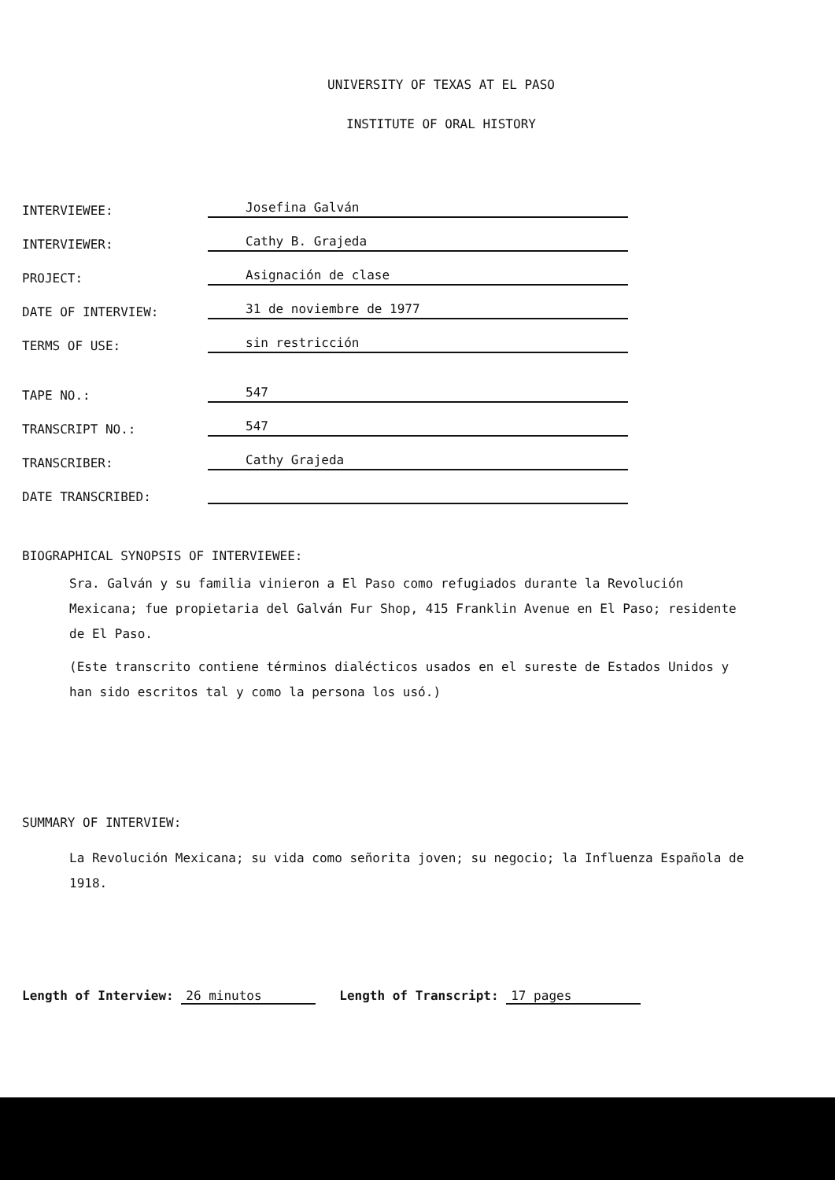UNIVERSITY OF TEXAS AT EL PASO
INSTITUTE OF ORAL HISTORY
INTERVIEWEE:
Josefina Galván
INTERVIEWER:
Cathy B. Grajeda
PROJECT:
Asignación de clase
DATE OF INTERVIEW:
31 de noviembre de 1977
TERMS OF USE:
sin restricción
TAPE NO.:
547
TRANSCRIPT NO.:
547
TRANSCRIBER:
Cathy Grajeda
DATE TRANSCRIBED:
BIOGRAPHICAL SYNOPSIS OF INTERVIEWEE:
Sra. Galván y su familia vinieron a El Paso como refugiados durante la Revolución Mexicana; fue propietaria del Galván Fur Shop, 415 Franklin Avenue en El Paso; residente de El Paso.
(Este transcrito contiene términos dialécticos usados en el sureste de Estados Unidos y han sido escritos tal y como la persona los usó.)
SUMMARY OF INTERVIEW:
La Revolución Mexicana; su vida como señorita joven; su negocio; la Influenza Española de 1918.
Length of Interview: 26 minutos Length of Transcript: 17 pages